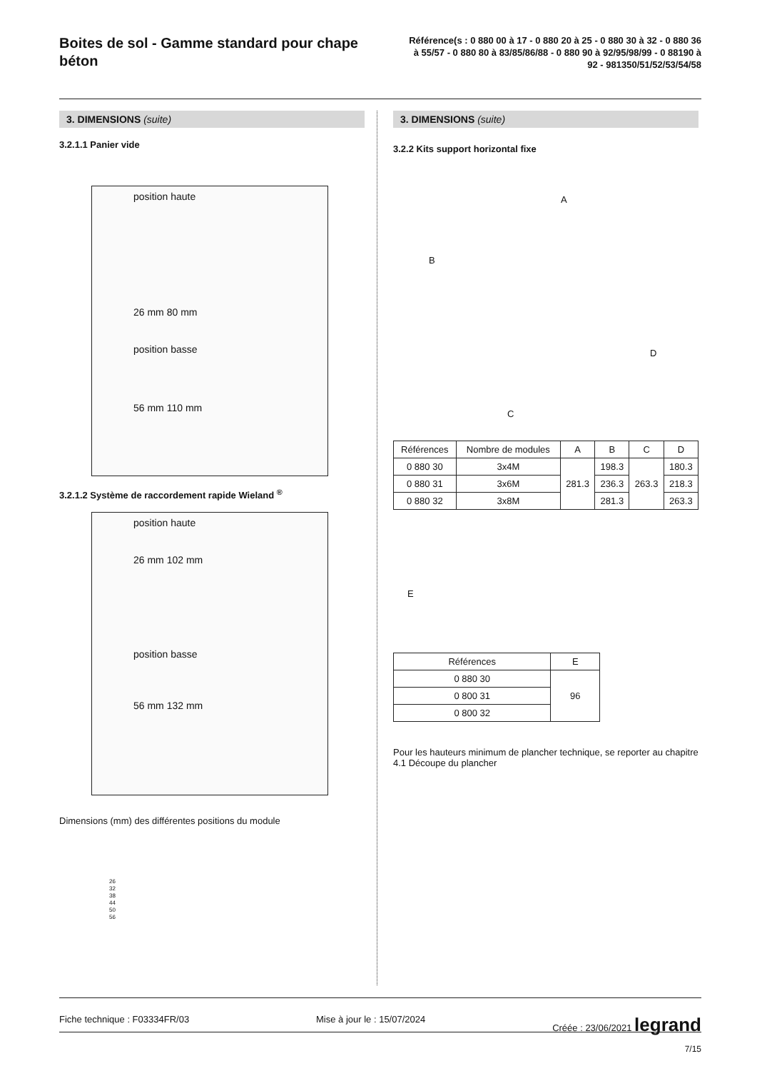Boites de sol - Gamme standard pour chape béton
Référence(s : 0 880 00 à 17 - 0 880 20 à 25 - 0 880 30 à 32 - 0 880 36 à 55/57 - 0 880 80 à 83/85/86/88 - 0 880 90 à 92/95/98/99 - 0 88190 à 92 - 981350/51/52/53/54/58
3. DIMENSIONS (suite)
3.2.1.1 Panier vide
position haute
26 mm 80 mm
position basse
56 mm 110 mm
3.2.1.2 Système de raccordement rapide Wieland <sup>®</sup>
position haute
26 mm 102 mm
position basse
56 mm 132 mm
Dimensions (mm) des différentes positions du module
26
32
38
44
50
56
3. DIMENSIONS (suite)
3.2.2 Kits support horizontal fixe
A
B
D
C
| Références | Nombre de modules | A | B | C | D |
| --- | --- | --- | --- | --- | --- |
| 0 880 30 | 3x4M | 281.3 | 198.3 | 263.3 | 180.3 |
| 0 880 31 | 3x6M | | 236.3 | | 218.3 |
| 0 880 32 | 3x8M | | 281.3 | | 263.3 |
E
| Références | E |
| --- | --- |
| 0 880 30 | 96 |
| 0 800 31 | |
| 0 800 32 | |
Pour les hauteurs minimum de plancher technique, se reporter au chapitre 4.1 Découpe du plancher
Fiche technique : F03334FR/03 Mise à jour le : 15/07/2024 Créée : 23/06/2021 legrand
7/15